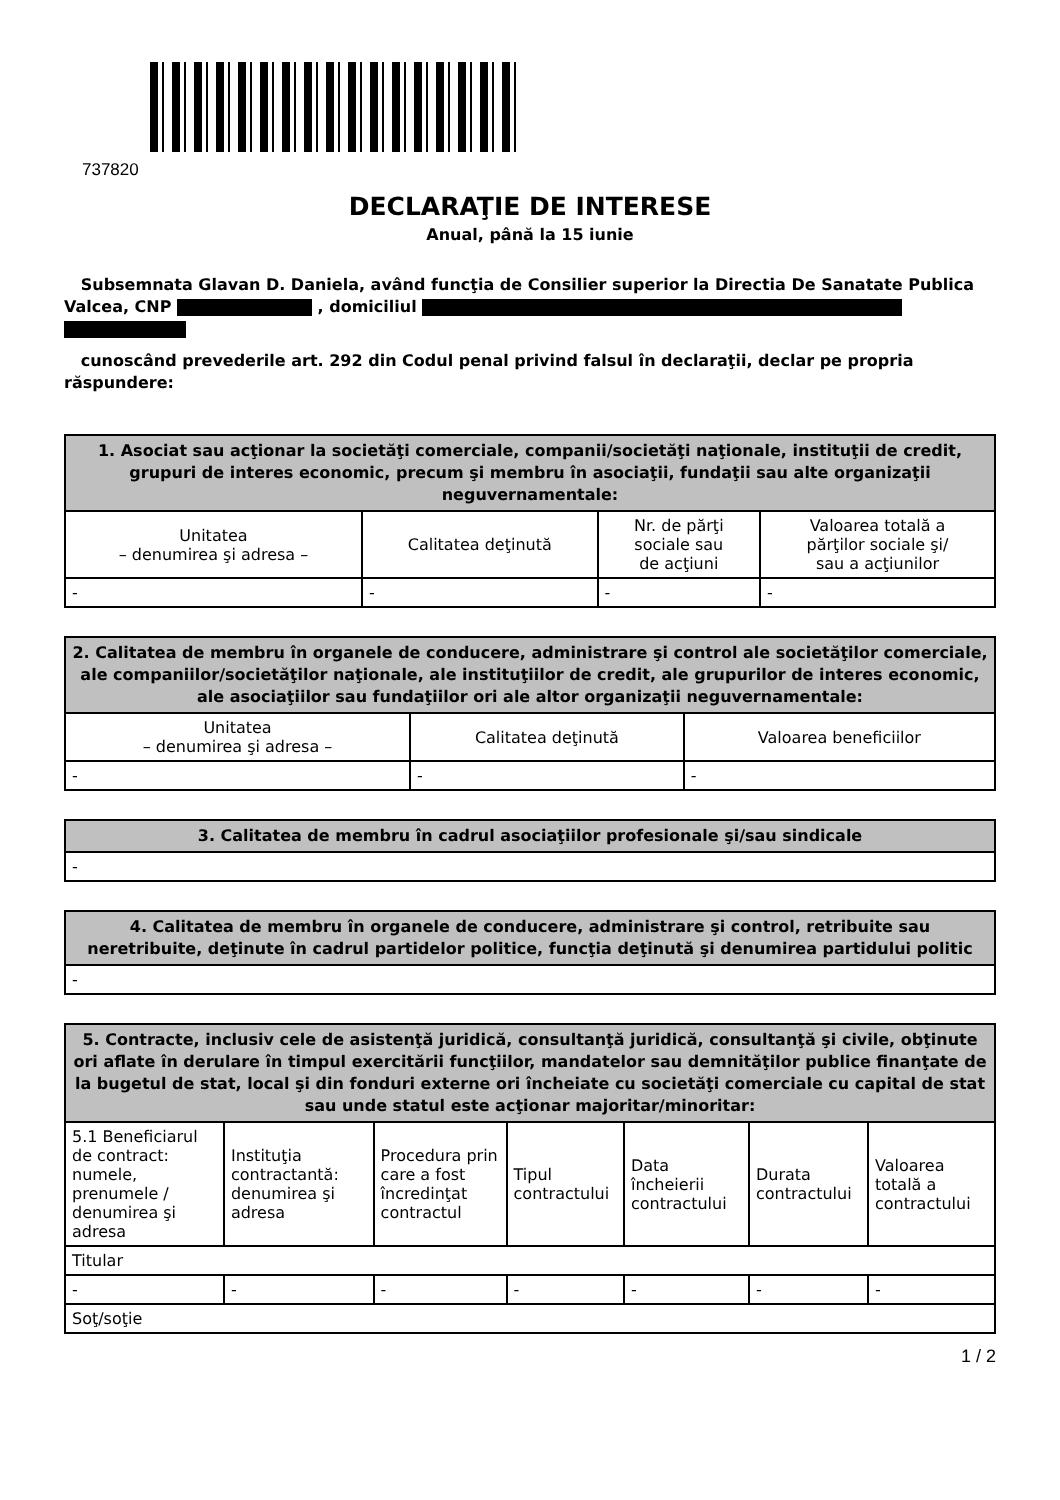737820
DECLARAŢIE DE INTERESE
Anual, până la 15 iunie
Subsemnata Glavan D. Daniela, având funcţia de Consilier superior la Directia De Sanatate Publica Valcea, CNP , domiciliul
cunoscând prevederile art. 292 din Codul penal privind falsul în declaraţii, declar pe propria răspundere:
| 1. Asociat sau acţionar la societăţi comerciale, companii/societăţi naţionale, instituţii de credit, grupuri de interes economic, precum şi membru în asociaţii, fundaţii sau alte organizaţii neguvernamentale: | | | |
| --- | --- | --- | --- |
| Unitatea – denumirea şi adresa – | Calitatea deţinută | Nr. de părţi sociale sau de acţiuni | Valoarea totală a părţilor sociale şi/ sau a acţiunilor |
| - | - | - | - |
| 2. Calitatea de membru în organele de conducere, administrare şi control ale societăţilor comerciale, ale companiilor/societăţilor naţionale, ale instituţiilor de credit, ale grupurilor de interes economic, ale asociaţiilor sau fundaţiilor ori ale altor organizaţii neguvernamentale: | | |
| --- | --- | --- |
| Unitatea – denumirea şi adresa – | Calitatea deţinută | Valoarea beneficiilor |
| - | - | - |
| 3. Calitatea de membru în cadrul asociaţiilor profesionale şi/sau sindicale |
| --- |
| - |
| 4. Calitatea de membru în organele de conducere, administrare şi control, retribuite sau neretribuite, deţinute în cadrul partidelor politice, funcţia deţinută şi denumirea partidului politic |
| --- |
| - |
| 5. Contracte, inclusiv cele de asistenţă juridică, consultanţă juridică, consultanţă şi civile, obţinute ori aflate în derulare în timpul exercitării funcţiilor, mandatelor sau demnităţilor publice finanţate de la bugetul de stat, local şi din fonduri externe ori încheiate cu societăţi comerciale cu capital de stat sau unde statul este acţionar majoritar/minoritar: | | | | | | |
| --- | --- | --- | --- | --- | --- | --- |
| 5.1 Beneficiarul de contract: numele, prenumele / denumirea şi adresa | Instituţia contractantă: denumirea şi adresa | Procedura prin care a fost încredinţat contractul | Tipul contractului | Data încheierii contractului | Durata contractului | Valoarea totală a contractului |
| Titular | | | | | | |
| - | - | - | - | - | - | - |
| Soţ/soţie | | | | | | |
1 / 2